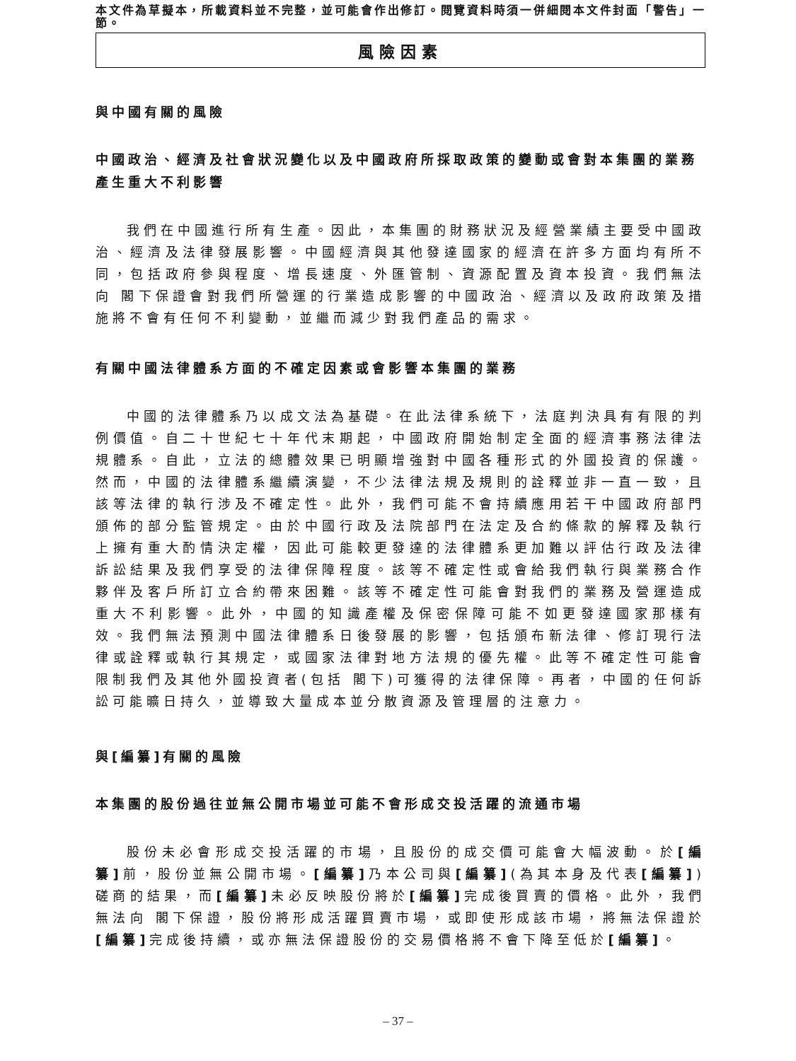本文件為草擬本，所載資料並不完整，並可能會作出修訂。閱覽資料時須一併細閱本文件封面「警告」一節。
風險因素
與中國有關的風險
中國政治、經濟及社會狀況變化以及中國政府所採取政策的變動或會對本集團的業務產生重大不利影響
我們在中國進行所有生產。因此，本集團的財務狀況及經營業績主要受中國政治、經濟及法律發展影響。中國經濟與其他發達國家的經濟在許多方面均有所不同，包括政府參與程度、增長速度、外匯管制、資源配置及資本投資。我們無法向 閣下保證會對我們所營運的行業造成影響的中國政治、經濟以及政府政策及措施將不會有任何不利變動，並繼而減少對我們產品的需求。
有關中國法律體系方面的不確定因素或會影響本集團的業務
中國的法律體系乃以成文法為基礎。在此法律系統下，法庭判決具有有限的判例價值。自二十世紀七十年代末期起，中國政府開始制定全面的經濟事務法律法規體系。自此，立法的總體效果已明顯增強對中國各種形式的外國投資的保護。然而，中國的法律體系繼續演變，不少法律法規及規則的詮釋並非一直一致，且該等法律的執行涉及不確定性。此外，我們可能不會持續應用若干中國政府部門頒佈的部分監管規定。由於中國行政及法院部門在法定及合約條款的解釋及執行上擁有重大酌情決定權，因此可能較更發達的法律體系更加難以評估行政及法律訴訟結果及我們享受的法律保障程度。該等不確定性或會給我們執行與業務合作夥伴及客戶所訂立合約帶來困難。該等不確定性可能會對我們的業務及營運造成重大不利影響。此外，中國的知識產權及保密保障可能不如更發達國家那樣有效。我們無法預測中國法律體系日後發展的影響，包括頒布新法律、修訂現行法律或詮釋或執行其規定，或國家法律對地方法規的優先權。此等不確定性可能會限制我們及其他外國投資者(包括 閣下)可獲得的法律保障。再者，中國的任何訴訟可能曠日持久，並導致大量成本並分散資源及管理層的注意力。
與[編纂]有關的風險
本集團的股份過往並無公開市場並可能不會形成交投活躍的流通市場
股份未必會形成交投活躍的市場，且股份的成交價可能會大幅波動。於[編纂] 前，股份並無公開市場。[編纂] 乃本公司與[編纂](為其本身及代表[編纂])磋商的結果，而[編纂] 未必反映股份將於[編纂] 完成後買賣的價格。此外，我們無法向 閣下保證，股份將形成活躍買賣市場，或即使形成該市場，將無法保證於[編纂] 完成後持續，或亦無法保證股份的交易價格將不會下降至低於[編纂]。
– 37 –